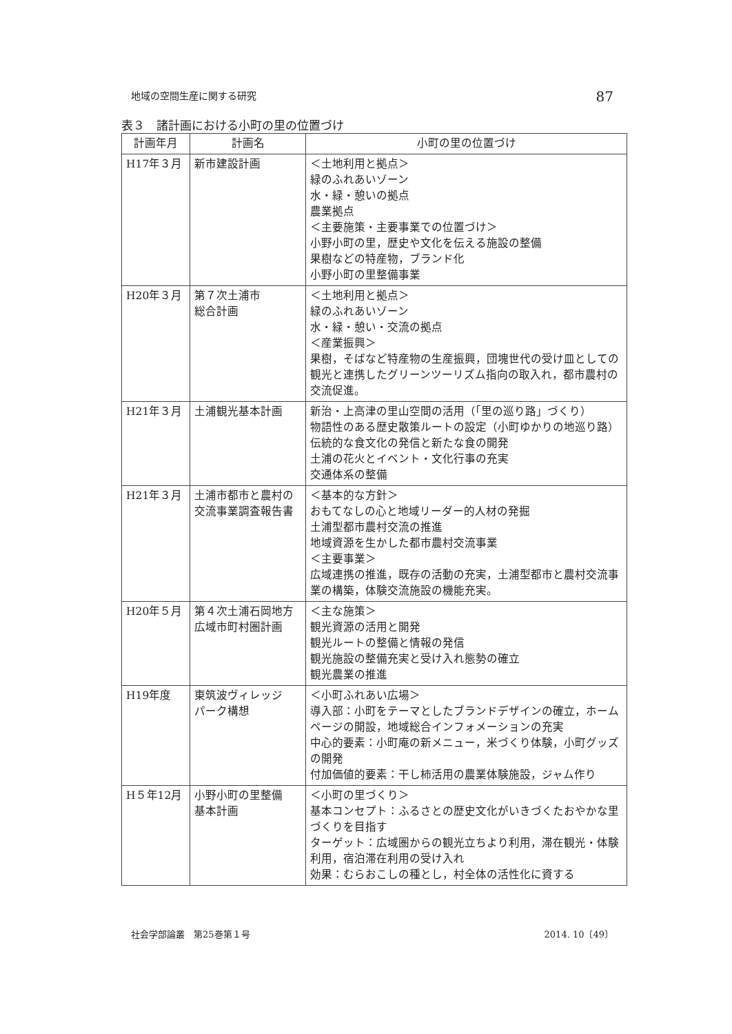地域の空間生産に関する研究 87
表３　諸計画における小町の里の位置づけ
| 計画年月 | 計画名 | 小町の里の位置づけ |
| --- | --- | --- |
| H17年３月 | 新市建設計画 | ＜土地利用と拠点＞ 緑のふれあいゾーン 水・緑・憩いの拠点 農業拠点 ＜主要施策・主要事業での位置づけ＞ 小野小町の里，歴史や文化を伝える施設の整備 果樹などの特産物，ブランド化 小野小町の里整備事業 |
| H20年３月 | 第７次土浦市 総合計画 | ＜土地利用と拠点＞ 緑のふれあいゾーン 水・緑・憩い・交流の拠点 ＜産業振興＞ 果樹，そばなど特産物の生産振興，団塊世代の受け皿としての観光と連携したグリーンツーリズム指向の取入れ，都市農村の交流促進。 |
| H21年３月 | 土浦観光基本計画 | 新治・上高津の里山空間の活用（「里の巡り路」づくり） 物語性のある歴史散策ルートの設定（小町ゆかりの地巡り路） 伝統的な食文化の発信と新たな食の開発 土浦の花火とイベント・文化行事の充実 交通体系の整備 |
| H21年３月 | 土浦市都市と農村の交流事業調査報告書 | ＜基本的な方針＞ おもてなしの心と地域リーダー的人材の発掘 土浦型都市農村交流の推進 地域資源を生かした都市農村交流事業 ＜主要事業＞ 広域連携の推進，既存の活動の充実，土浦型都市と農村交流事業の構築，体験交流施設の機能充実。 |
| H20年５月 | 第４次土浦石岡地方広域市町村圏計画 | ＜主な施策＞ 観光資源の活用と開発 観光ルートの整備と情報の発信 観光施設の整備充実と受け入れ態勢の確立 観光農業の推進 |
| H19年度 | 東筑波ヴィレッジ パーク構想 | ＜小町ふれあい広場＞ 導入部：小町をテーマとしたブランドデザインの確立，ホームページの開設，地域総合インフォメーションの充実 中心的要素：小町庵の新メニュー，米づくり体験，小町グッズの開発 付加価値的要素：干し柿活用の農業体験施設，ジャム作り |
| H５年12月 | 小野小町の里整備 基本計画 | ＜小町の里づくり＞ 基本コンセプト：ふるさとの歴史文化がいきづくたおやかな里づくりを目指す ターゲット：広域圏からの観光立ちより利用，滞在観光・体験利用，宿泊滞在利用の受け入れ 効果：むらおこしの種とし，村全体の活性化に資する |
社会学部論叢　第25巻第１号 2014. 10〔49〕